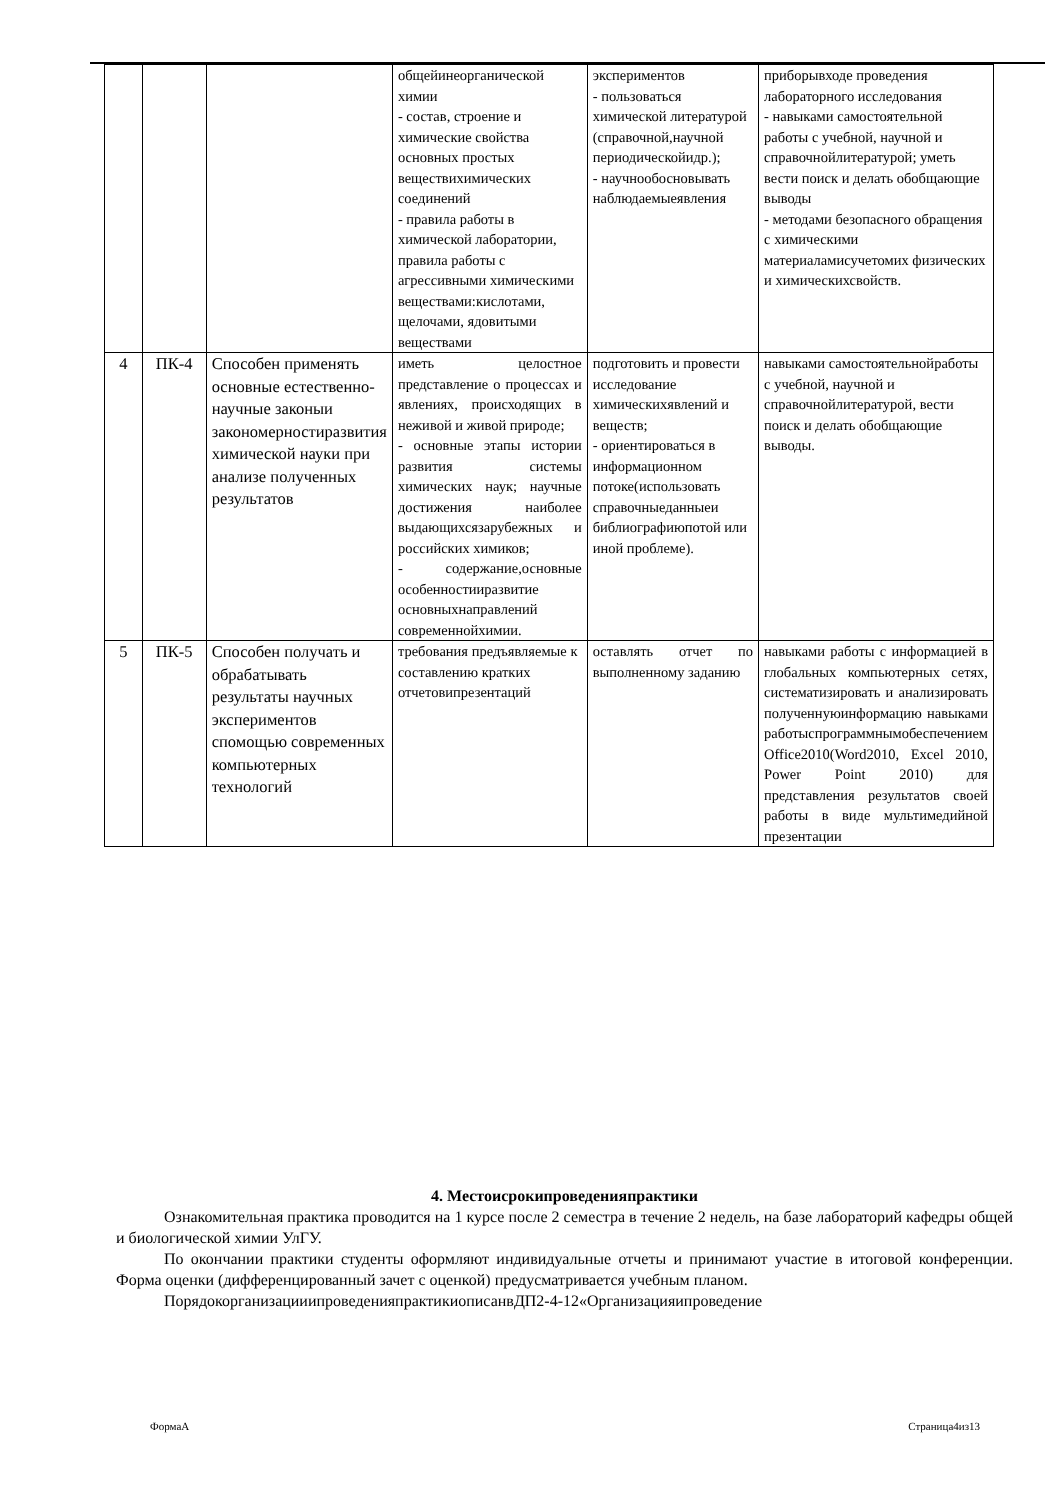| | | | общейинеорганической химии - состав, строение и химические свойства основных простых веществихимических соединений - правила работы в химической лаборатории, правила работы с агрессивными химическими веществами:кислотами, щелочами, ядовитыми веществами | экспериментов - пользоваться химической литературой (справочной,научной периодическойидр.); - научнообосновывать наблюдаемыеявления | приборывходе проведения лабораторного исследования - навыками самостоятельной работы с учебной, научной и справочнойлитературой; уметь вести поиск и делать обобщающие выводы - методами безопасного обращения с химическими материаламисучетомих физических и химическихсвойств. |
| 4 | ПК-4 | Способен применять основные естественно-научные законыи закономерностиразвития химической науки при анализе полученных результатов | иметь целостное представление о процессах и явлениях, происходящих в неживой и живой природе; - основные этапы истории развития системы химических наук; научные достижения наиболее выдающихсязарубежных и российских химиков; - содержание,основные особенностииразвитие основныхнаправлений современнойхимии. | подготовить и провести исследование химическихявлений и веществ; - ориентироваться в информационном потоке(использовать справочныеданныеи библиографиюпотой или иной проблеме). | навыками самостоятельнойработы с учебной, научной и справочнойлитературой, вести поиск и делать обобщающие выводы. |
| 5 | ПК-5 | Способен получать и обрабатывать результаты научных экспериментов спомощью современных компьютерных технологий | требования предъявляемые к составлению кратких отчетовипрезентаций | оставлять отчет по выполненному заданию | навыками работы с информацией в глобальных компьютерных сетях, систематизировать и анализировать полученнуюинформацию навыками работыспрограммнымобеспечением Office2010(Word2010, Excel 2010, Power Point 2010) для представления результатов своей работы в виде мультимедийной презентации |
4. Местоисрокипроведенияпрактики
Ознакомительная практика проводится на 1 курсе после 2 семестра в течение 2 недель, на базе лабораторий кафедры общей и биологической химии УлГУ.
По окончании практики студенты оформляют индивидуальные отчеты и принимают участие в итоговой конференции. Форма оценки (дифференцированный зачет с оценкой) предусматривается учебным планом.
ПорядокорганизацииипроведенияпрактикиописанвДП2-4-12«Организацияипроведение
ФормаА Страница4из13